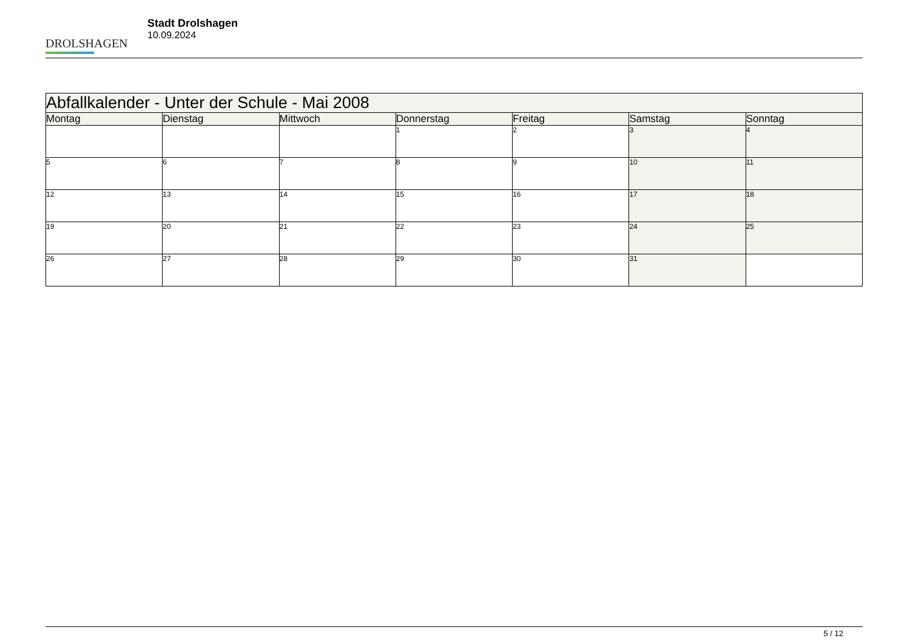DROLSHAGEN
Stadt Drolshagen
10.09.2024
| Abfallkalender - Unter der Schule - Mai 2008 | | | | | | |
| --- | --- | --- | --- | --- | --- | --- |
| Montag | Dienstag | Mittwoch | Donnerstag | Freitag | Samstag | Sonntag |
| | | | 1 | 2 | 3 | 4 |
| 5 | 6 | 7 | 8 | 9 | 10 | 11 |
| 12 | 13 | 14 | 15 | 16 | 17 | 18 |
| 19 | 20 | 21 | 22 | 23 | 24 | 25 |
| 26 | 27 | 28 | 29 | 30 | 31 | |
5 / 12